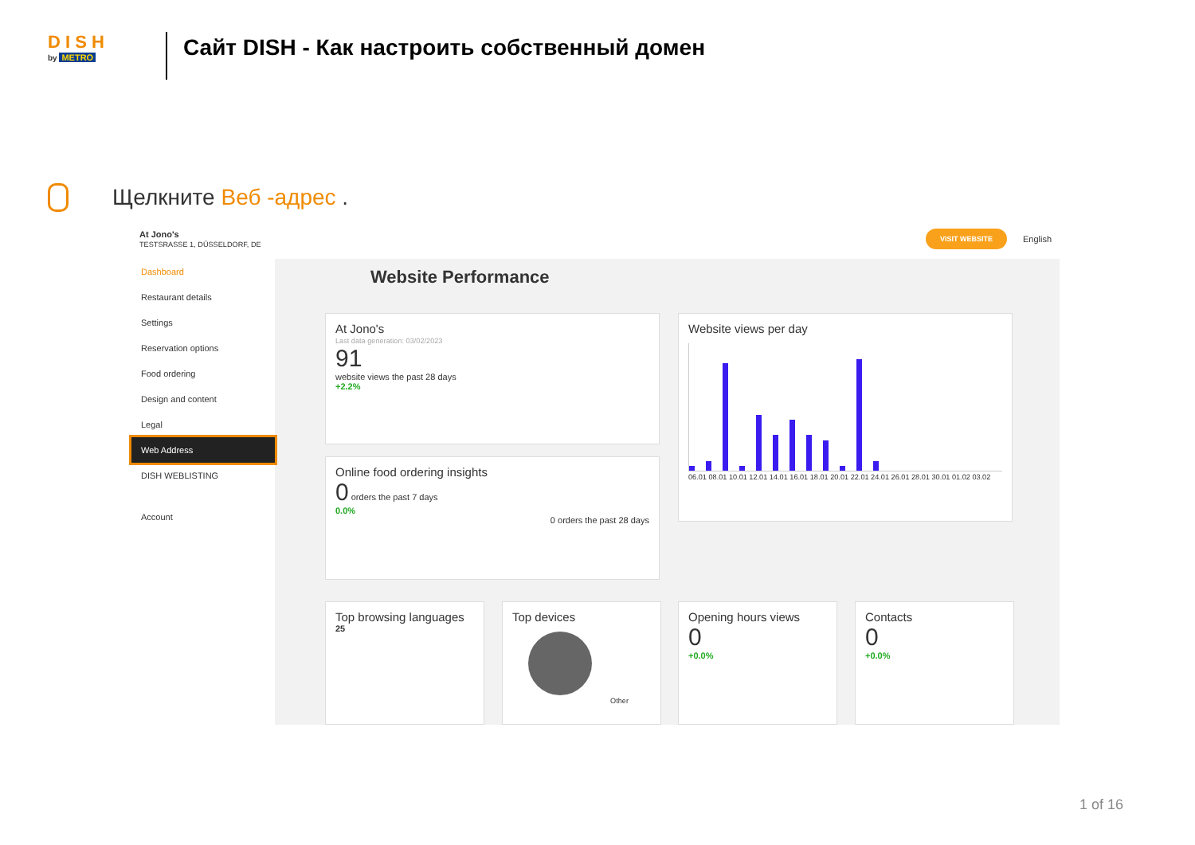D I S H
by METRO
Сайт DISH - Как настроить собственный домен
Щелкните Веб -адрес .
At Jono's
TESTSRASSE 1, DÜSSELDORF, DE
VISIT WEBSITE
English
Dashboard
Restaurant details
Settings
Reservation options
Food ordering
Design and content
Legal
Web Address
DISH WEBLISTING
Account
Website Performance
At Jono's
Last data generation: 03/02/2023
91
website views the past 28 days
+2.2%
Website views per day
06.01 08.01 10.01 12.01 14.01 16.01 18.01 20.01 22.01 24.01 26.01 28.01 30.01 01.02 03.02
Online food ordering insights
0 orders the past 7 days
0.0%
0 orders the past 28 days
Top browsing languages
25
Top devices
Other
Opening hours views
0
+0.0%
Contacts
0
+0.0%
1 of 16